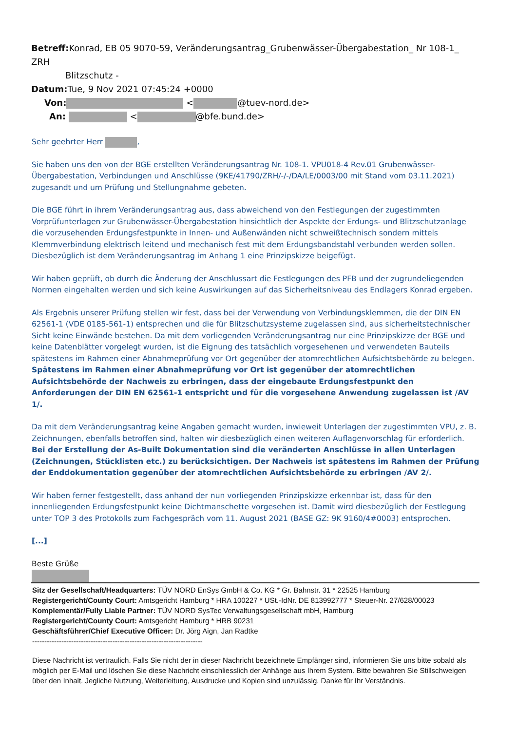Betreff: Konrad, EB 05 9070-59, Veränderungsantrag_Grubenwässer-Übergabestation_ Nr 108-1_ ZRH
Blitzschutz -
Datum: Tue, 9 Nov 2021 07:45:24 +0000
Von: < @tuev-nord.de>
An: < @bfe.bund.de>
Sehr geehrter Herr ,
Sie haben uns den von der BGE erstellten Veränderungsantrag Nr. 108-1. VPU018-4 Rev.01 Grubenwässer-Übergabestation, Verbindungen und Anschlüsse (9KE/41790/ZRH/-/-/DA/LE/0003/00 mit Stand vom 03.11.2021) zugesandt und um Prüfung und Stellungnahme gebeten.
Die BGE führt in ihrem Veränderungsantrag aus, dass abweichend von den Festlegungen der zugestimmten Vorprüfunterlagen zur Grubenwässer-Übergabestation hinsichtlich der Aspekte der Erdungs- und Blitzschutzanlage die vorzusehenden Erdungsfestpunkte in Innen- und Außenwänden nicht schweißtechnisch sondern mittels Klemmverbindung elektrisch leitend und mechanisch fest mit dem Erdungsbandstahl verbunden werden sollen. Diesbezüglich ist dem Veränderungsantrag im Anhang 1 eine Prinzipskizze beigefügt.
Wir haben geprüft, ob durch die Änderung der Anschlussart die Festlegungen des PFB und der zugrundeliegenden Normen eingehalten werden und sich keine Auswirkungen auf das Sicherheitsniveau des Endlagers Konrad ergeben.
Als Ergebnis unserer Prüfung stellen wir fest, dass bei der Verwendung von Verbindungsklemmen, die der DIN EN 62561-1 (VDE 0185-561-1) entsprechen und die für Blitzschutzsysteme zugelassen sind, aus sicherheitstechnischer Sicht keine Einwände bestehen. Da mit dem vorliegenden Veränderungsantrag nur eine Prinzipskizze der BGE und keine Datenblätter vorgelegt wurden, ist die Eignung des tatsächlich vorgesehenen und verwendeten Bauteils spätestens im Rahmen einer Abnahmeprüfung vor Ort gegenüber der atomrechtlichen Aufsichtsbehörde zu belegen. Spätestens im Rahmen einer Abnahmeprüfung vor Ort ist gegenüber der atomrechtlichen Aufsichtsbehörde der Nachweis zu erbringen, dass der eingebaute Erdungsfestpunkt den Anforderungen der DIN EN 62561-1 entspricht und für die vorgesehene Anwendung zugelassen ist /AV 1/.
Da mit dem Veränderungsantrag keine Angaben gemacht wurden, inwieweit Unterlagen der zugestimmten VPU, z. B. Zeichnungen, ebenfalls betroffen sind, halten wir diesbezüglich einen weiteren Auflagenvorschlag für erforderlich. Bei der Erstellung der As-Built Dokumentation sind die veränderten Anschlüsse in allen Unterlagen (Zeichnungen, Stücklisten etc.) zu berücksichtigen. Der Nachweis ist spätestens im Rahmen der Prüfung der Enddokumentation gegenüber der atomrechtlichen Aufsichtsbehörde zu erbringen /AV 2/.
Wir haben ferner festgestellt, dass anhand der nun vorliegenden Prinzipskizze erkennbar ist, dass für den innenliegenden Erdungsfestpunkt keine Dichtmanschette vorgesehen ist. Damit wird diesbezüglich der Festlegung unter TOP 3 des Protokolls zum Fachgespräch vom 11. August 2021 (BASE GZ: 9K 9160/4#0003) entsprochen.
[...]
Beste Grüße
Sitz der Gesellschaft/Headquarters: TÜV NORD EnSys GmbH & Co. KG * Gr. Bahnstr. 31 * 22525 Hamburg
Registergericht/County Court: Amtsgericht Hamburg * HRA 100227 * USt.-IdNr. DE 813992777 * Steuer-Nr. 27/628/00023
Komplementär/Fully Liable Partner: TÜV NORD SysTec Verwaltungsgesellschaft mbH, Hamburg
Registergericht/County Court: Amtsgericht Hamburg * HRB 90231
Geschäftsführer/Chief Executive Officer: Dr. Jörg Aign, Jan Radtke
----------------------------------------------------------------------
Diese Nachricht ist vertraulich. Falls Sie nicht der in dieser Nachricht bezeichnete Empfänger sind, informieren Sie uns bitte sobald als möglich per E-Mail und löschen Sie diese Nachricht einschliesslich der Anhänge aus Ihrem System. Bitte bewahren Sie Stillschweigen über den Inhalt. Jegliche Nutzung, Weiterleitung, Ausdrucke und Kopien sind unzulässig. Danke für Ihr Verständnis.